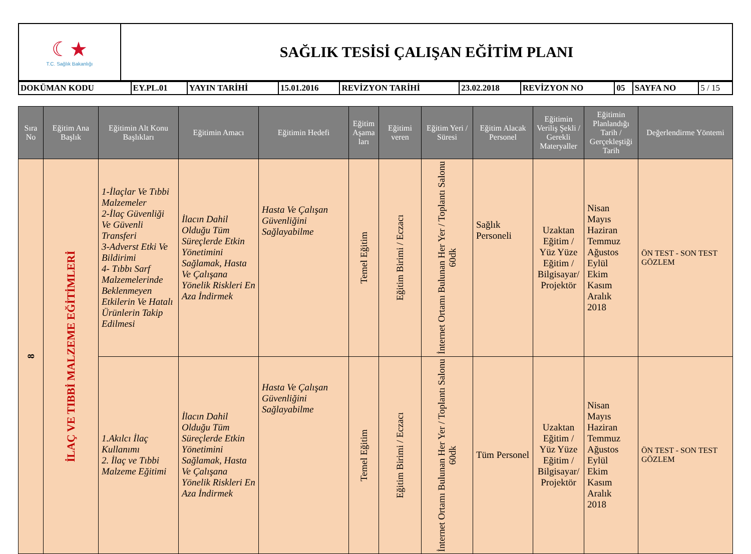| ☾★ T.C. Sağlık Bakanlığı | SAĞLIK TESİSİ ÇALIŞAN EĞİTİM PLANI |
| DOKÜMAN KODU | EY.PL.01 | YAYIN TARİHİ | 15.01.2016 | REVİZYON TARİHİ | 23.02.2018 | REVİZYON NO | 05 | SAYFA NO | 5 / 15 |
| Sıra No | Eğitim Ana Başlık | Eğitimin Alt Konu Başlıkları | Eğitimin Amacı | Eğitimin Hedefi | Eğitim Aşama ları | Eğitimi veren | Eğitim Yeri / Süresi | Eğitim Alacak Personel | Eğitimin Veriliş Şekli / Gerekli Materyaller | Eğitimin Planlandığı Tarih / Gerçekleştiği Tarih | Değerlendirme Yöntemi |
| --- | --- | --- | --- | --- | --- | --- | --- | --- | --- | --- | --- |
| 8 | İLAÇ VE TIBBİ MALZEME EĞİTİMLERİ | 1-İlaçlar Ve Tıbbi Malzemeler 2-İlaç Güvenliği Ve Güvenli Transferi 3-Adverst Etki Ve Bildirimi 4- Tıbbı Sarf Malzemelerinde Beklenmeyen Etkilerin Ve Hatalı Ürünlerin Takip Edilmesi | İlacın Dahil Olduğu Tüm Süreçlerde Etkin Yönetimini Sağlamak, Hasta Ve Çalışana Yönelik Riskleri En Aza İndirmek | Hasta Ve Çalışan Güvenliğini Sağlayabilme | Temel Eğitim | Eğitim Birimi / Eczacı | İnternet Ortamı Bulunan Her Yer / Toplantı Salonu 60dk | Sağlık Personeli | Uzaktan Eğitim / Yüz Yüze Eğitim / Bilgisayar/ Projektör | Nisan Mayıs Haziran Temmuz Ağustos Eylül Ekim Kasım Aralık 2018 | ÖN TEST - SON TEST GÖZLEM |
| | | 1.Akılcı İlaç Kullanımı 2. İlaç ve Tıbbi Malzeme Eğitimi | İlacın Dahil Olduğu Tüm Süreçlerde Etkin Yönetimini Sağlamak, Hasta Ve Çalışana Yönelik Riskleri En Aza İndirmek | Hasta Ve Çalışan Güvenliğini Sağlayabilme | Temel Eğitim | Eğitim Birimi / Eczacı | İnternet Ortamı Bulunan Her Yer / Toplantı Salonu 60dk | Tüm Personel | Uzaktan Eğitim / Yüz Yüze Eğitim / Bilgisayar/ Projektör | Nisan Mayıs Haziran Temmuz Ağustos Eylül Ekim Kasım Aralık 2018 | ÖN TEST - SON TEST GÖZLEM |